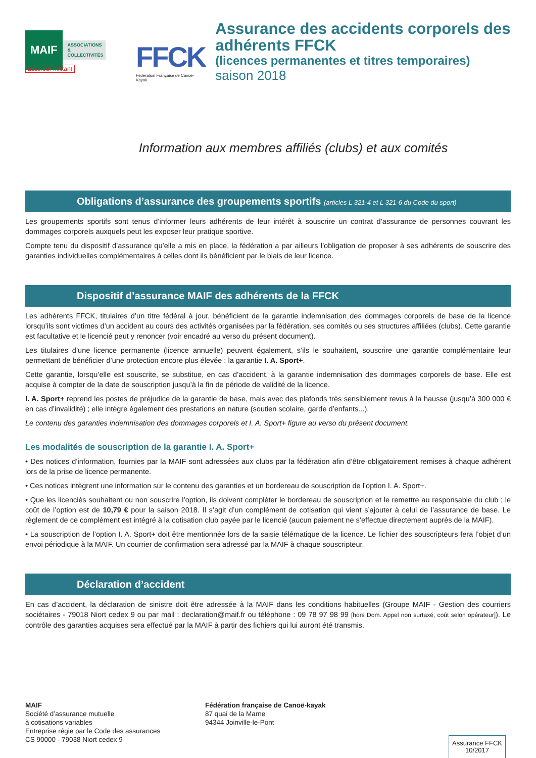MAIF
ASSOCIATIONS
& COLLECTIVITÉS
assureur militant
FFCK
Fédération Française de Canoë-Kayak
Assurance des accidents corporels des adhérents FFCK
(licences permanentes et titres temporaires)
saison 2018
Information aux membres affiliés (clubs) et aux comités
Obligations d’assurance des groupements sportifs (articles L 321-4 et L 321-6 du Code du sport)
Les groupements sportifs sont tenus d’informer leurs adhérents de leur intérêt à souscrire un contrat d’assurance de personnes couvrant les dommages corporels auxquels peut les exposer leur pratique sportive.
Compte tenu du dispositif d’assurance qu’elle a mis en place, la fédération a par ailleurs l’obligation de proposer à ses adhérents de souscrire des garanties individuelles complémentaires à celles dont ils bénéficient par le biais de leur licence.
Dispositif d’assurance MAIF des adhérents de la FFCK
Les adhérents FFCK, titulaires d’un titre fédéral à jour, bénéficient de la garantie indemnisation des dommages corporels de base de la licence lorsqu’ils sont victimes d’un accident au cours des activités organisées par la fédération, ses comités ou ses structures affiliées (clubs). Cette garantie est facultative et le licencié peut y renoncer (voir encadré au verso du présent document).
Les titulaires d’une licence permanente (licence annuelle) peuvent également, s’ils le souhaitent, souscrire une garantie complémentaire leur permettant de bénéficier d’une protection encore plus élevée : la garantie I. A. Sport+.
Cette garantie, lorsqu’elle est souscrite, se substitue, en cas d’accident, à la garantie indemnisation des dommages corporels de base. Elle est acquise à compter de la date de souscription jusqu’à la fin de période de validité de la licence.
I. A. Sport+ reprend les postes de préjudice de la garantie de base, mais avec des plafonds très sensiblement revus à la hausse (jusqu’à 300 000 € en cas d’invalidité) ; elle intègre également des prestations en nature (soutien scolaire, garde d’enfants...).
Le contenu des garanties indemnisation des dommages corporels et I. A. Sport+ figure au verso du présent document.
Les modalités de souscription de la garantie I. A. Sport+
• Des notices d’information, fournies par la MAIF sont adressées aux clubs par la fédération afin d’être obligatoirement remises à chaque adhérent lors de la prise de licence permanente.
• Ces notices intègrent une information sur le contenu des garanties et un bordereau de souscription de l’option I. A. Sport+.
• Que les licenciés souhaitent ou non souscrire l’option, ils doivent compléter le bordereau de souscription et le remettre au responsable du club ; le coût de l’option est de 10,79 € pour la saison 2018. Il s’agit d’un complément de cotisation qui vient s’ajouter à celui de l’assurance de base. Le règlement de ce complément est intégré à la cotisation club payée par le licencié (aucun paiement ne s’effectue directement auprès de la MAIF).
• La souscription de l’option I. A. Sport+ doit être mentionnée lors de la saisie télématique de la licence. Le fichier des souscripteurs fera l’objet d’un envoi périodique à la MAIF. Un courrier de confirmation sera adressé par la MAIF à chaque souscripteur.
Déclaration d’accident
En cas d’accident, la déclaration de sinistre doit être adressée à la MAIF dans les conditions habituelles (Groupe MAIF - Gestion des courriers sociétaires - 79018 Niort cedex 9 ou par mail : declaration@maif.fr ou téléphone : 09 78 97 98 99 [hors Dom. Appel non surtaxé, coût selon opérateur]). Le contrôle des garanties acquises sera effectué par la MAIF à partir des fichiers qui lui auront été transmis.
MAIF
Société d’assurance mutuelle
à cotisations variables
Entreprise régie par le Code des assurances
CS 90000 - 79038 Niort cedex 9
Fédération française de Canoë-kayak
87 quai de la Marne
94344 Joinville-le-Pont
Assurance FFCK
10/2017